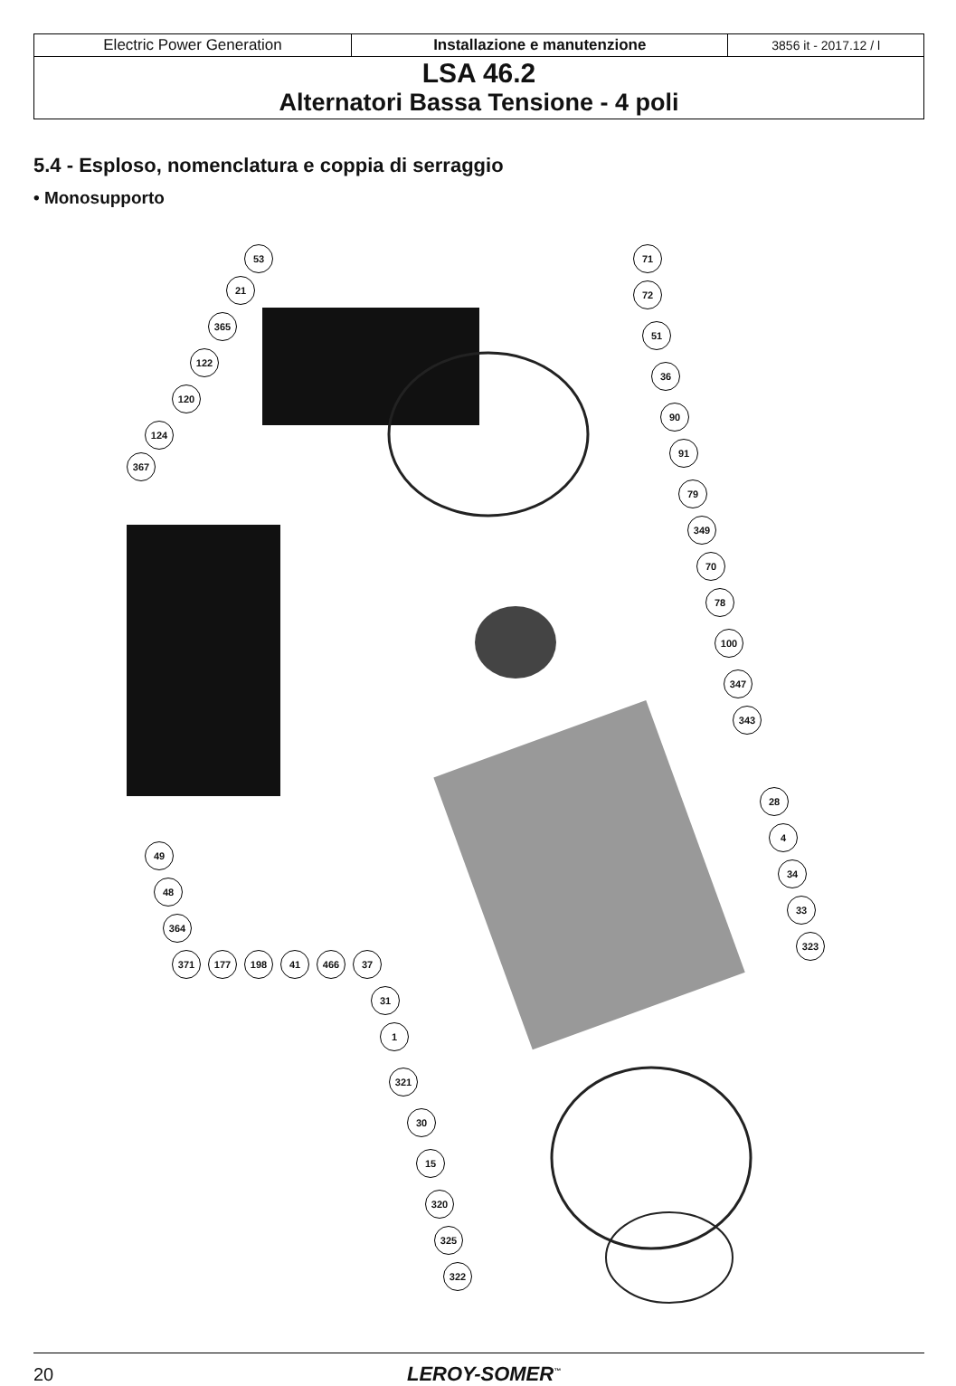| Electric Power Generation | Installazione e manutenzione | 3856 it - 2017.12 / l |
| LSA 46.2 Alternatori Bassa Tensione - 4 poli | | |
5.4 - Esploso, nomenclatura e coppia di serraggio
• Monosupporto
53 71
21 72
365
51
122
36
120
90
124
91
367
79
349
70
78
100
347
343
28
4
34
33
323
49
48
364
371 177 198 41 466 37
31
1
321
30
15
320
325
322
20 LEROY-SOMER<sup>™</sup>